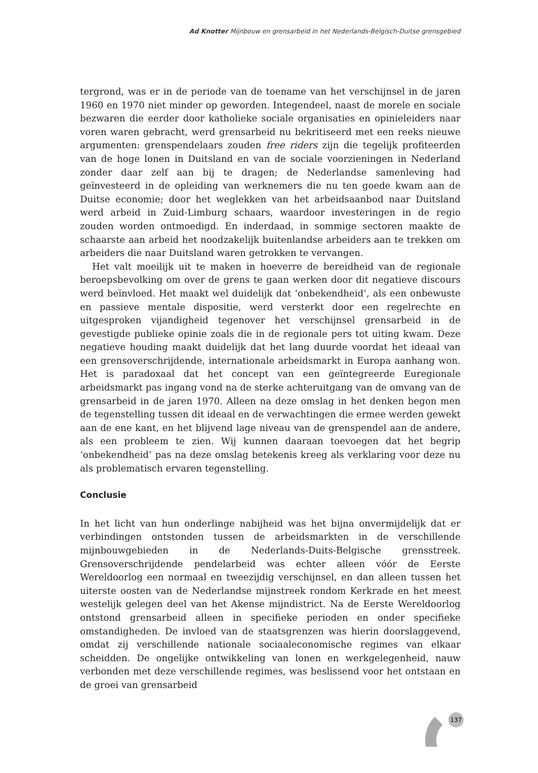Ad Knotter Mijnbouw en grensarbeid in het Nederlands-Belgisch-Duitse grensgebied
tergrond, was er in de periode van de toename van het verschijnsel in de jaren 1960 en 1970 niet minder op geworden. Integendeel, naast de morele en sociale bezwaren die eerder door katholieke sociale organisaties en opinieleiders naar voren waren gebracht, werd grensarbeid nu bekritiseerd met een reeks nieuwe argumenten: grenspendelaars zouden free riders zijn die tegelijk profiteerden van de hoge lonen in Duitsland en van de sociale voorzieningen in Nederland zonder daar zelf aan bij te dragen; de Nederlandse samenleving had geïnvesteerd in de opleiding van werknemers die nu ten goede kwam aan de Duitse economie; door het weglekken van het arbeidsaanbod naar Duitsland werd arbeid in Zuid-Limburg schaars, waardoor investeringen in de regio zouden worden ontmoedigd. En inderdaad, in sommige sectoren maakte de schaarste aan arbeid het noodzakelijk buitenlandse arbeiders aan te trekken om arbeiders die naar Duitsland waren getrokken te vervangen.
Het valt moeilijk uit te maken in hoeverre de bereidheid van de regionale beroepsbevolking om over de grens te gaan werken door dit negatieve discours werd beïnvloed. Het maakt wel duidelijk dat ‘onbekendheid’, als een onbewuste en passieve mentale dispositie, werd versterkt door een regelrechte en uitgesproken vijandigheid tegenover het verschijnsel grensarbeid in de gevestigde publieke opinie zoals die in de regionale pers tot uiting kwam. Deze negatieve houding maakt duidelijk dat het lang duurde voordat het ideaal van een grensoverschrijdende, internationale arbeidsmarkt in Europa aanhang won. Het is paradoxaal dat het concept van een geïntegreerde Euregionale arbeidsmarkt pas ingang vond na de sterke achteruitgang van de omvang van de grensarbeid in de jaren 1970. Alleen na deze omslag in het denken begon men de tegenstelling tussen dit ideaal en de verwachtingen die ermee werden gewekt aan de ene kant, en het blijvend lage niveau van de grenspendel aan de andere, als een probleem te zien. Wij kunnen daaraan toevoegen dat het begrip ‘onbekendheid’ pas na deze omslag betekenis kreeg als verklaring voor deze nu als problematisch ervaren tegenstelling.
Conclusie
In het licht van hun onderlinge nabijheid was het bijna onvermijdelijk dat er verbindingen ontstonden tussen de arbeidsmarkten in de verschillende mijnbouwgebieden in de Nederlands-Duits-Belgische grensstreek. Grensoverschrijdende pendelarbeid was echter alleen vóór de Eerste Wereldoorlog een normaal en tweezijdig verschijnsel, en dan alleen tussen het uiterste oosten van de Nederlandse mijnstreek rondom Kerkrade en het meest westelijk gelegen deel van het Akense mijndistrict. Na de Eerste Wereldoorlog ontstond grensarbeid alleen in specifieke perioden en onder specifieke omstandigheden. De invloed van de staatsgrenzen was hierin doorslaggevend, omdat zij verschillende nationale sociaaleconomische regimes van elkaar scheidden. De ongelijke ontwikkeling van lonen en werkgelegenheid, nauw verbonden met deze verschillende regimes, was beslissend voor het ontstaan en de groei van grensarbeid
137